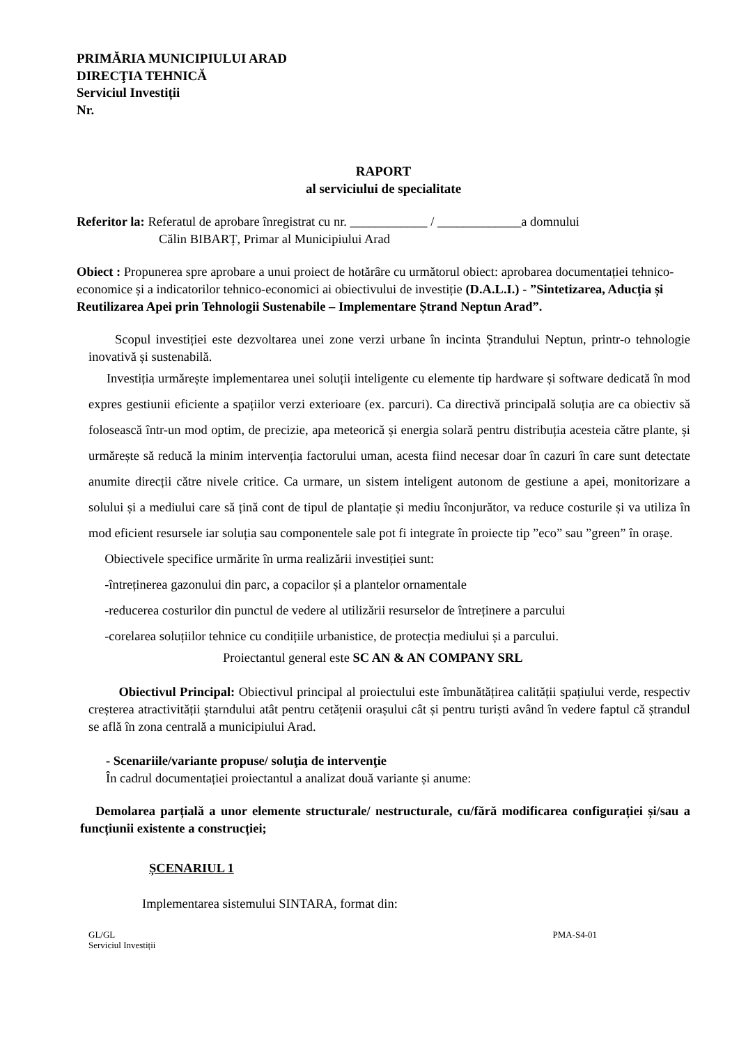PRIMĂRIA MUNICIPIULUI ARAD
DIRECŢIA TEHNICĂ
Serviciul Investiții
Nr.
RAPORT
al serviciului de specialitate
Referitor la: Referatul de aprobare înregistrat cu nr. ____________ / _____________a domnului
Călin BIBARȚ, Primar al Municipiului Arad
Obiect : Propunerea spre aprobare a unui proiect de hotărâre cu următorul obiect: aprobarea documentației tehnico-economice și a indicatorilor tehnico-economici ai obiectivului de investiție (D.A.L.I.) - ”Sintetizarea, Aducția și Reutilizarea Apei prin Tehnologii Sustenabile – Implementare Ștrand Neptun Arad”.
Scopul investiției este dezvoltarea unei zone verzi urbane în incinta Ștrandului Neptun, printr-o tehnologie inovativă și sustenabilă.
Investiția urmărește implementarea unei soluții inteligente cu elemente tip hardware și software dedicată în mod expres gestiunii eficiente a spațiilor verzi exterioare (ex. parcuri). Ca directivă principală soluția are ca obiectiv să folosească într-un mod optim, de precizie, apa meteorică și energia solară pentru distribuția acesteia către plante, și urmărește să reducă la minim intervenția factorului uman, acesta fiind necesar doar în cazuri în care sunt detectate anumite direcții către nivele critice. Ca urmare, un sistem inteligent autonom de gestiune a apei, monitorizare a solului și a mediului care să țină cont de tipul de plantație și mediu înconjurător, va reduce costurile și va utiliza în mod eficient resursele iar soluția sau componentele sale pot fi integrate în proiecte tip ”eco” sau ”green” în orașe.
Obiectivele specifice urmărite în urma realizării investiției sunt:
-întreținerea gazonului din parc, a copacilor și a plantelor ornamentale
-reducerea costurilor din punctul de vedere al utilizării resurselor de întreținere a parcului
-corelarea soluțiilor tehnice cu condițiile urbanistice, de protecția mediului și a parcului.
Proiectantul general este SC AN & AN COMPANY SRL
Obiectivul Principal: Obiectivul principal al proiectului este îmbunătățirea calității spațiului verde, respectiv creșterea atractivității ștarndului atât pentru cetățenii orașului cât și pentru turiști având în vedere faptul că ștrandul se află în zona centrală a municipiului Arad.
- Scenariile/variante propuse/ soluţia de intervenţie
În cadrul documentației proiectantul a analizat două variante și anume:
Demolarea parțială a unor elemente structurale/ nestructurale, cu/fără modificarea configurației și/sau a funcțiunii existente a construcției;
ȘCENARIUL 1
Implementarea sistemului SINTARA, format din:
GL/GL
Serviciul Investiții PMA-S4-01